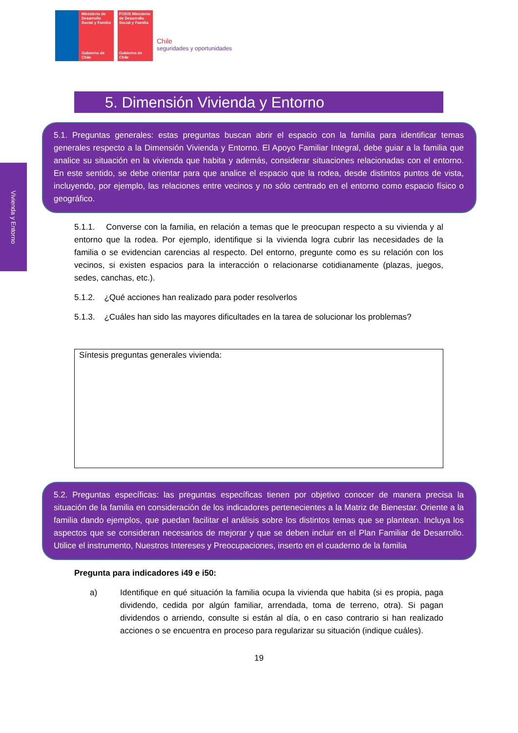Ministerio de Desarrollo Social y Familia
Gobierno de Chile
FOSIS Ministerio de Desarrollo Social y Familia
Gobierno de Chile
Chile
seguridades y oportunidades
Vivienda y Entorno
5. Dimensión Vivienda y Entorno
5.1. Preguntas generales: estas preguntas buscan abrir el espacio con la familia para identificar temas generales respecto a la Dimensión Vivienda y Entorno. El Apoyo Familiar Integral, debe guiar a la familia que analice su situación en la vivienda que habita y además, considerar situaciones relacionadas con el entorno. En este sentido, se debe orientar para que analice el espacio que la rodea, desde distintos puntos de vista, incluyendo, por ejemplo, las relaciones entre vecinos y no sólo centrado en el entorno como espacio físico o geográfico.
5.1.1. Converse con la familia, en relación a temas que le preocupan respecto a su vivienda y al entorno que la rodea. Por ejemplo, identifique si la vivienda logra cubrir las necesidades de la familia o se evidencian carencias al respecto. Del entorno, pregunte como es su relación con los vecinos, si existen espacios para la interacción o relacionarse cotidianamente (plazas, juegos, sedes, canchas, etc.).
5.1.2. ¿Qué acciones han realizado para poder resolverlos
5.1.3. ¿Cuáles han sido las mayores dificultades en la tarea de solucionar los problemas?
Síntesis preguntas generales vivienda:
5.2. Preguntas específicas: las preguntas específicas tienen por objetivo conocer de manera precisa la situación de la familia en consideración de los indicadores pertenecientes a la Matriz de Bienestar. Oriente a la familia dando ejemplos, que puedan facilitar el análisis sobre los distintos temas que se plantean. Incluya los aspectos que se consideran necesarios de mejorar y que se deben incluir en el Plan Familiar de Desarrollo. Utilice el instrumento, Nuestros Intereses y Preocupaciones, inserto en el cuaderno de la familia
Pregunta para indicadores i49 e i50:
a) Identifique en qué situación la familia ocupa la vivienda que habita (si es propia, paga dividendo, cedida por algún familiar, arrendada, toma de terreno, otra). Si pagan dividendos o arriendo, consulte si están al día, o en caso contrario si han realizado acciones o se encuentra en proceso para regularizar su situación (indique cuáles).
19